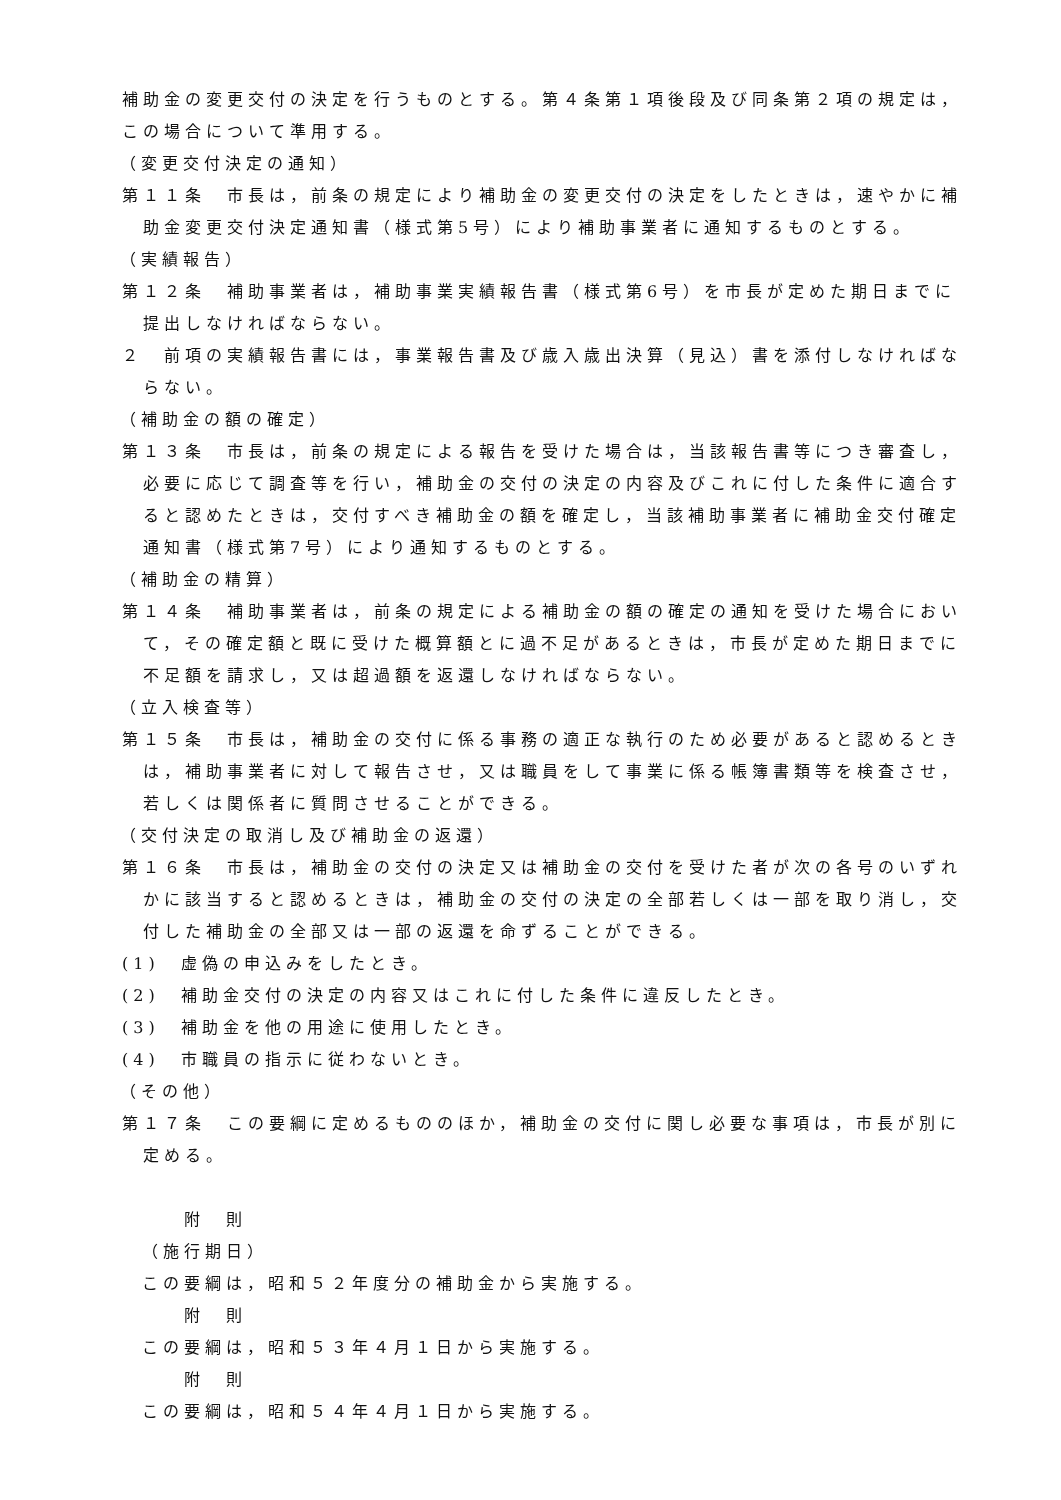補助金の変更交付の決定を行うものとする。第４条第１項後段及び同条第２項の規定は，この場合について準用する。
（変更交付決定の通知）
第１１条　市長は，前条の規定により補助金の変更交付の決定をしたときは，速やかに補助金変更交付決定通知書（様式第5号）により補助事業者に通知するものとする。
（実績報告）
第１２条　補助事業者は，補助事業実績報告書（様式第6号）を市長が定めた期日までに提出しなければならない。
２　前項の実績報告書には，事業報告書及び歳入歳出決算（見込）書を添付しなければならない。
（補助金の額の確定）
第１３条　市長は，前条の規定による報告を受けた場合は，当該報告書等につき審査し，必要に応じて調査等を行い，補助金の交付の決定の内容及びこれに付した条件に適合すると認めたときは，交付すべき補助金の額を確定し，当該補助事業者に補助金交付確定通知書（様式第7号）により通知するものとする。
（補助金の精算）
第１４条　補助事業者は，前条の規定による補助金の額の確定の通知を受けた場合において，その確定額と既に受けた概算額とに過不足があるときは，市長が定めた期日までに不足額を請求し，又は超過額を返還しなければならない。
（立入検査等）
第１５条　市長は，補助金の交付に係る事務の適正な執行のため必要があると認めるときは，補助事業者に対して報告させ，又は職員をして事業に係る帳簿書類等を検査させ，若しくは関係者に質問させることができる。
（交付決定の取消し及び補助金の返還）
第１６条　市長は，補助金の交付の決定又は補助金の交付を受けた者が次の各号のいずれかに該当すると認めるときは，補助金の交付の決定の全部若しくは一部を取り消し，交付した補助金の全部又は一部の返還を命ずることができる。
(1)　虚偽の申込みをしたとき。
(2)　補助金交付の決定の内容又はこれに付した条件に違反したとき。
(3)　補助金を他の用途に使用したとき。
(4)　市職員の指示に従わないとき。
（その他）
第１７条　この要綱に定めるもののほか，補助金の交付に関し必要な事項は，市長が別に定める。
附　則
（施行期日）
この要綱は，昭和５２年度分の補助金から実施する。
附　則
この要綱は，昭和５３年４月１日から実施する。
附　則
この要綱は，昭和５４年４月１日から実施する。